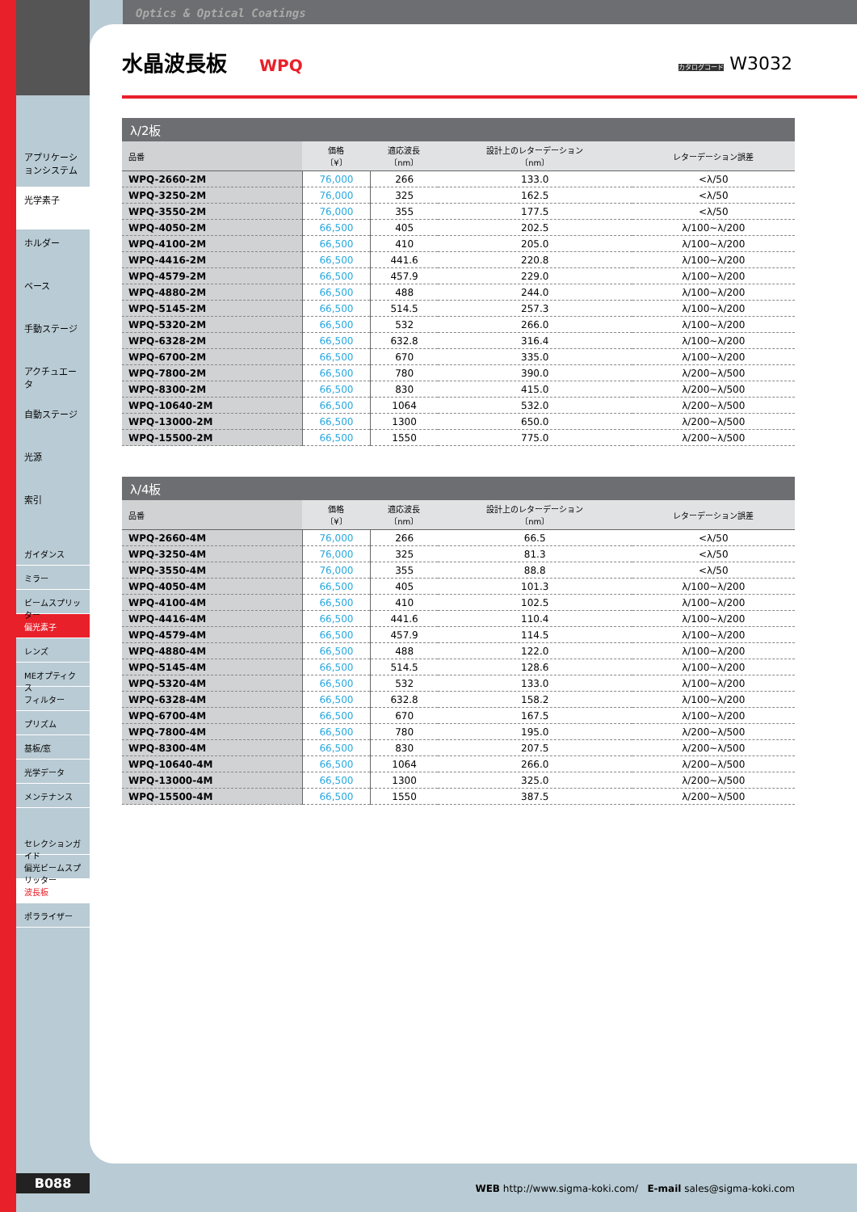アプリケーションシステム
光学素子
ホルダー
ベース
手動ステージ
アクチュエータ
自動ステージ
光源
索引
ガイダンス
ミラー
ビームスプリッター
偏光素子
レンズ
MEオプティクス
フィルター
プリズム
基板/窓
光学データ
メンテナンス
セレクションガイド
偏光ビームスプリッター
波長板
ポラライザー
Optics & Optical Coatings
水晶波長板
WPQ
カタログコード W3032
λ/2板
| 品番 | 価格 〔¥〕 | 適応波長 〔nm〕 | 設計上のレターデーション 〔nm〕 | レターデーション誤差 |
| --- | --- | --- | --- | --- |
| WPQ-2660-2M | 76,000 | 266 | 133.0 | <λ/50 |
| WPQ-3250-2M | 76,000 | 325 | 162.5 | <λ/50 |
| WPQ-3550-2M | 76,000 | 355 | 177.5 | <λ/50 |
| WPQ-4050-2M | 66,500 | 405 | 202.5 | λ/100~λ/200 |
| WPQ-4100-2M | 66,500 | 410 | 205.0 | λ/100~λ/200 |
| WPQ-4416-2M | 66,500 | 441.6 | 220.8 | λ/100~λ/200 |
| WPQ-4579-2M | 66,500 | 457.9 | 229.0 | λ/100~λ/200 |
| WPQ-4880-2M | 66,500 | 488 | 244.0 | λ/100~λ/200 |
| WPQ-5145-2M | 66,500 | 514.5 | 257.3 | λ/100~λ/200 |
| WPQ-5320-2M | 66,500 | 532 | 266.0 | λ/100~λ/200 |
| WPQ-6328-2M | 66,500 | 632.8 | 316.4 | λ/100~λ/200 |
| WPQ-6700-2M | 66,500 | 670 | 335.0 | λ/100~λ/200 |
| WPQ-7800-2M | 66,500 | 780 | 390.0 | λ/200~λ/500 |
| WPQ-8300-2M | 66,500 | 830 | 415.0 | λ/200~λ/500 |
| WPQ-10640-2M | 66,500 | 1064 | 532.0 | λ/200~λ/500 |
| WPQ-13000-2M | 66,500 | 1300 | 650.0 | λ/200~λ/500 |
| WPQ-15500-2M | 66,500 | 1550 | 775.0 | λ/200~λ/500 |
λ/4板
| 品番 | 価格 〔¥〕 | 適応波長 〔nm〕 | 設計上のレターデーション 〔nm〕 | レターデーション誤差 |
| --- | --- | --- | --- | --- |
| WPQ-2660-4M | 76,000 | 266 | 66.5 | <λ/50 |
| WPQ-3250-4M | 76,000 | 325 | 81.3 | <λ/50 |
| WPQ-3550-4M | 76,000 | 355 | 88.8 | <λ/50 |
| WPQ-4050-4M | 66,500 | 405 | 101.3 | λ/100~λ/200 |
| WPQ-4100-4M | 66,500 | 410 | 102.5 | λ/100~λ/200 |
| WPQ-4416-4M | 66,500 | 441.6 | 110.4 | λ/100~λ/200 |
| WPQ-4579-4M | 66,500 | 457.9 | 114.5 | λ/100~λ/200 |
| WPQ-4880-4M | 66,500 | 488 | 122.0 | λ/100~λ/200 |
| WPQ-5145-4M | 66,500 | 514.5 | 128.6 | λ/100~λ/200 |
| WPQ-5320-4M | 66,500 | 532 | 133.0 | λ/100~λ/200 |
| WPQ-6328-4M | 66,500 | 632.8 | 158.2 | λ/100~λ/200 |
| WPQ-6700-4M | 66,500 | 670 | 167.5 | λ/100~λ/200 |
| WPQ-7800-4M | 66,500 | 780 | 195.0 | λ/200~λ/500 |
| WPQ-8300-4M | 66,500 | 830 | 207.5 | λ/200~λ/500 |
| WPQ-10640-4M | 66,500 | 1064 | 266.0 | λ/200~λ/500 |
| WPQ-13000-4M | 66,500 | 1300 | 325.0 | λ/200~λ/500 |
| WPQ-15500-4M | 66,500 | 1550 | 387.5 | λ/200~λ/500 |
B088
WEB http://www.sigma-koki.com/ E-mail sales@sigma-koki.com